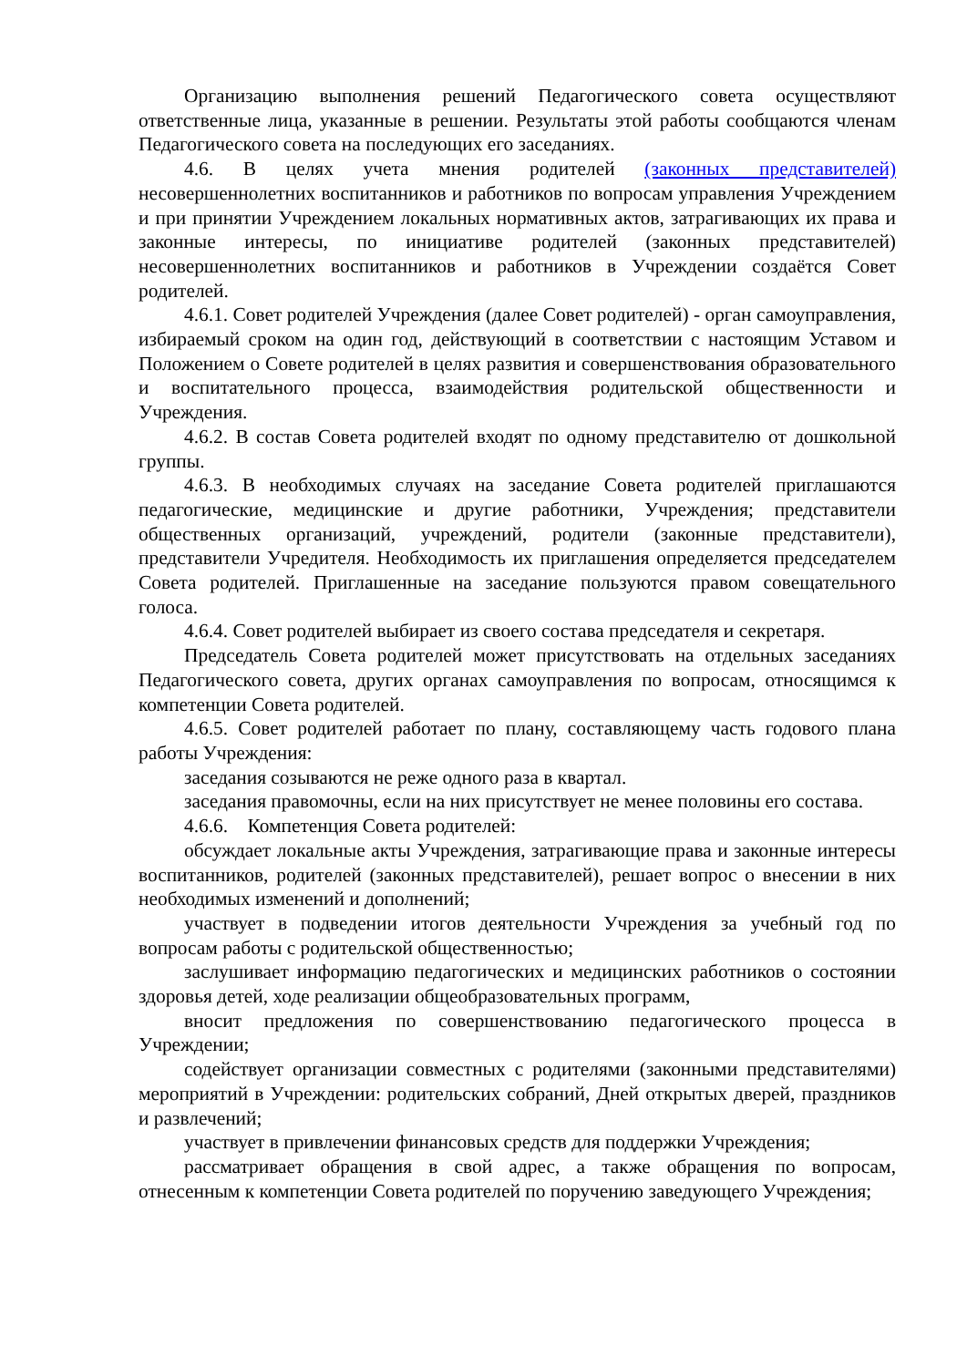Организацию выполнения решений Педагогического совета осуществляют ответственные лица, указанные в решении. Результаты этой работы сообщаются членам Педагогического совета на последующих его заседаниях.
4.6. В целях учета мнения родителей (законных представителей) несовершеннолетних воспитанников и работников по вопросам управления Учреждением и при принятии Учреждением локальных нормативных актов, затрагивающих их права и законные интересы, по инициативе родителей (законных представителей) несовершеннолетних воспитанников и работников в Учреждении создаётся Совет родителей.
4.6.1. Совет родителей Учреждения (далее Совет родителей) - орган самоуправления, избираемый сроком на один год, действующий в соответствии с настоящим Уставом и Положением о Совете родителей в целях развития и совершенствования образовательного и воспитательного процесса, взаимодействия родительской общественности и Учреждения.
4.6.2. В состав Совета родителей входят по одному представителю от дошкольной группы.
4.6.3. В необходимых случаях на заседание Совета родителей приглашаются педагогические, медицинские и другие работники, Учреждения; представители общественных организаций, учреждений, родители (законные представители), представители Учредителя. Необходимость их приглашения определяется председателем Совета родителей. Приглашенные на заседание пользуются правом совещательного голоса.
4.6.4. Совет родителей выбирает из своего состава председателя и секретаря.
Председатель Совета родителей может присутствовать на отдельных заседаниях Педагогического совета, других органах самоуправления по вопросам, относящимся к компетенции Совета родителей.
4.6.5. Совет родителей работает по плану, составляющему часть годового плана работы Учреждения:
заседания созываются не реже одного раза в квартал.
заседания правомочны, если на них присутствует не менее половины его состава.
4.6.6. Компетенция Совета родителей:
обсуждает локальные акты Учреждения, затрагивающие права и законные интересы воспитанников, родителей (законных представителей), решает вопрос о внесении в них необходимых изменений и дополнений;
участвует в подведении итогов деятельности Учреждения за учебный год по вопросам работы с родительской общественностью;
заслушивает информацию педагогических и медицинских работников о состоянии здоровья детей, ходе реализации общеобразовательных программ,
вносит предложения по совершенствованию педагогического процесса в Учреждении;
содействует организации совместных с родителями (законными представителями) мероприятий в Учреждении: родительских собраний, Дней открытых дверей, праздников и развлечений;
участвует в привлечении финансовых средств для поддержки Учреждения;
рассматривает обращения в свой адрес, а также обращения по вопросам, отнесенным к компетенции Совета родителей по поручению заведующего Учреждения;